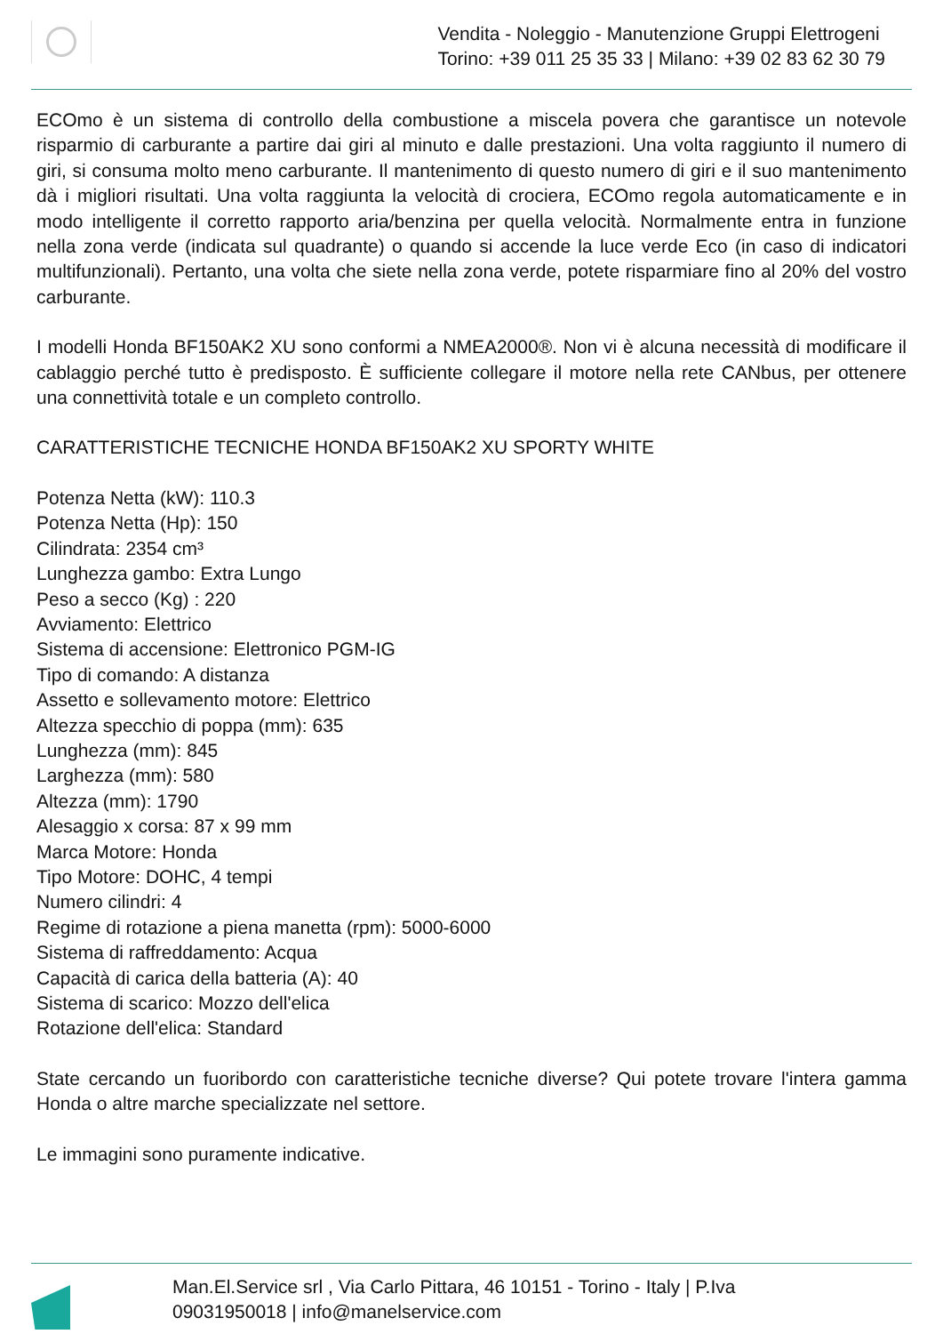Vendita - Noleggio - Manutenzione Gruppi Elettrogeni
Torino: +39 011 25 35 33 | Milano: +39 02 83 62 30 79
ECOmo è un sistema di controllo della combustione a miscela povera che garantisce un notevole risparmio di carburante a partire dai giri al minuto e dalle prestazioni. Una volta raggiunto il numero di giri, si consuma molto meno carburante. Il mantenimento di questo numero di giri e il suo mantenimento dà i migliori risultati. Una volta raggiunta la velocità di crociera, ECOmo regola automaticamente e in modo intelligente il corretto rapporto aria/benzina per quella velocità. Normalmente entra in funzione nella zona verde (indicata sul quadrante) o quando si accende la luce verde Eco (in caso di indicatori multifunzionali). Pertanto, una volta che siete nella zona verde, potete risparmiare fino al 20% del vostro carburante.
I modelli Honda BF150AK2 XU sono conformi a NMEA2000®. Non vi è alcuna necessità di modificare il cablaggio perché tutto è predisposto. È sufficiente collegare il motore nella rete CANbus, per ottenere una connettività totale e un completo controllo.
CARATTERISTICHE TECNICHE HONDA BF150AK2 XU SPORTY WHITE
Potenza Netta (kW): 110.3
Potenza Netta (Hp): 150
Cilindrata: 2354 cm³
Lunghezza gambo: Extra Lungo
Peso a secco (Kg) : 220
Avviamento: Elettrico
Sistema di accensione: Elettronico PGM-IG
Tipo di comando: A distanza
Assetto e sollevamento motore: Elettrico
Altezza specchio di poppa (mm): 635
Lunghezza (mm): 845
Larghezza (mm): 580
Altezza (mm): 1790
Alesaggio x corsa: 87 x 99 mm
Marca Motore: Honda
Tipo Motore: DOHC, 4 tempi
Numero cilindri: 4
Regime di rotazione a piena manetta (rpm): 5000-6000
Sistema di raffreddamento: Acqua
Capacità di carica della batteria (A): 40
Sistema di scarico: Mozzo dell'elica
Rotazione dell'elica: Standard
State cercando un fuoribordo con caratteristiche tecniche diverse? Qui potete trovare l'intera gamma Honda o altre marche specializzate nel settore.
Le immagini sono puramente indicative.
Man.El.Service srl , Via Carlo Pittara, 46 10151 - Torino - Italy | P.Iva
09031950018 | info@manelservice.com